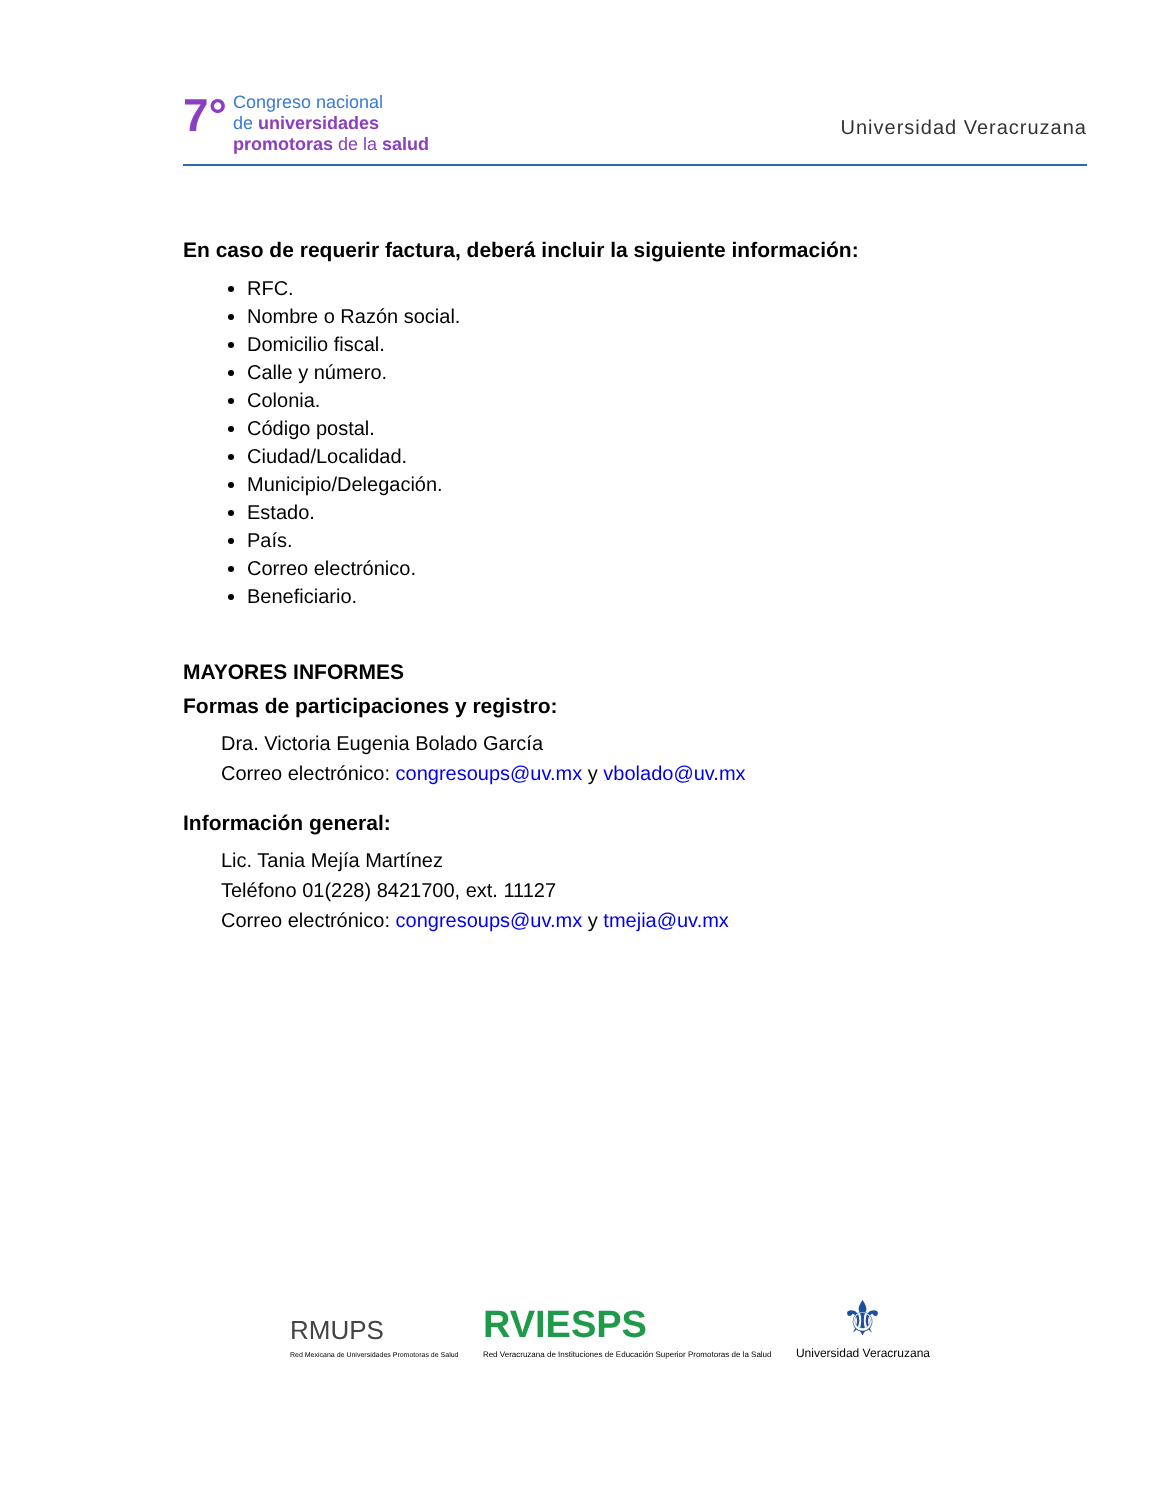7°
Congreso nacional
de universidades
promotoras de la salud
Universidad Veracruzana
En caso de requerir factura, deberá incluir la siguiente información:
RFC.
Nombre o Razón social.
Domicilio fiscal.
Calle y número.
Colonia.
Código postal.
Ciudad/Localidad.
Municipio/Delegación.
Estado.
País.
Correo electrónico.
Beneficiario.
MAYORES INFORMES
Formas de participaciones y registro:
Dra. Victoria Eugenia Bolado García
Correo electrónico: congresoups@uv.mx y vbolado@uv.mx
Información general:
Lic. Tania Mejía Martínez
Teléfono 01(228) 8421700, ext. 11127
Correo electrónico: congresoups@uv.mx y tmejia@uv.mx
RMUPS
Red Mexicana de Universidades Promotoras de Salud
RVIESPS
Red Veracruzana de Instituciones de Educación Superior Promotoras de la Salud
⚜
Universidad Veracruzana